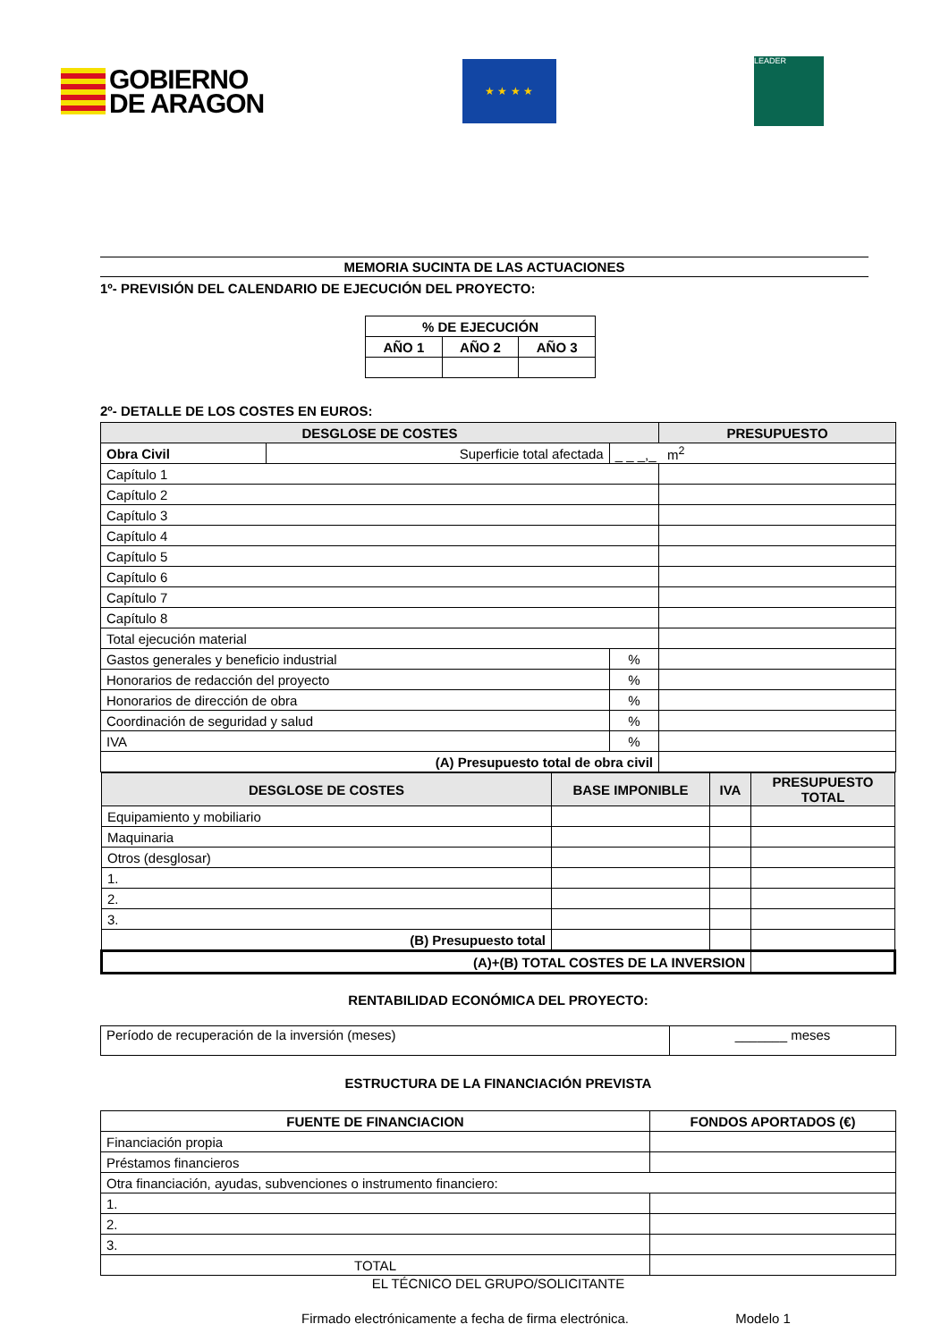GOBIERNO
DE ARAGON
★ ★ ★ ★
LEADER
MEMORIA SUCINTA DE LAS ACTUACIONES
1º- PREVISIÓN DEL CALENDARIO DE EJECUCIÓN DEL PROYECTO:
| % DE EJECUCIÓN | | |
| AÑO 1 | AÑO 2 | AÑO 3 |
2º- DETALLE DE LOS COSTES EN EUROS:
| DESGLOSE DE COSTES | | | PRESUPUESTO |
| --- | --- | --- | --- |
| Obra Civil | Superficie total afectada | _ _ _,_ m<sup>2</sup> | |
| Capítulo 1 | | | |
| Capítulo 2 | | | |
| Capítulo 3 | | | |
| Capítulo 4 | | | |
| Capítulo 5 | | | |
| Capítulo 6 | | | |
| Capítulo 7 | | | |
| Capítulo 8 | | | |
| Total ejecución material | | | |
| Gastos generales y beneficio industrial | | % | |
| Honorarios de redacción del proyecto | | % | |
| Honorarios de dirección de obra | | % | |
| Coordinación de seguridad y salud | | % | |
| IVA | | % | |
| (A) Presupuesto total de obra civil | | | |
| DESGLOSE DE COSTES | BASE IMPONIBLE | IVA | PRESUPUESTO TOTAL |
| --- | --- | --- | --- |
| Equipamiento y mobiliario | | | |
| Maquinaria | | | |
| Otros (desglosar) | | | |
| 1. | | | |
| 2. | | | |
| 3. | | | |
| (B) Presupuesto total | | | |
| (A)+(B) TOTAL COSTES DE LA INVERSION | | | |
RENTABILIDAD ECONÓMICA DEL PROYECTO:
| Período de recuperación de la inversión (meses) | _______ meses |
ESTRUCTURA DE LA FINANCIACIÓN PREVISTA
| FUENTE DE FINANCIACION | FONDOS APORTADOS (€) |
| Financiación propia | |
| Préstamos financieros | |
| Otra financiación, ayudas, subvenciones o instrumento financiero: | |
| 1. | |
| 2. | |
| 3. | |
| TOTAL | |
EL TÉCNICO DEL GRUPO/SOLICITANTE
Firmado electrónicamente a fecha de firma electrónica. Modelo 1